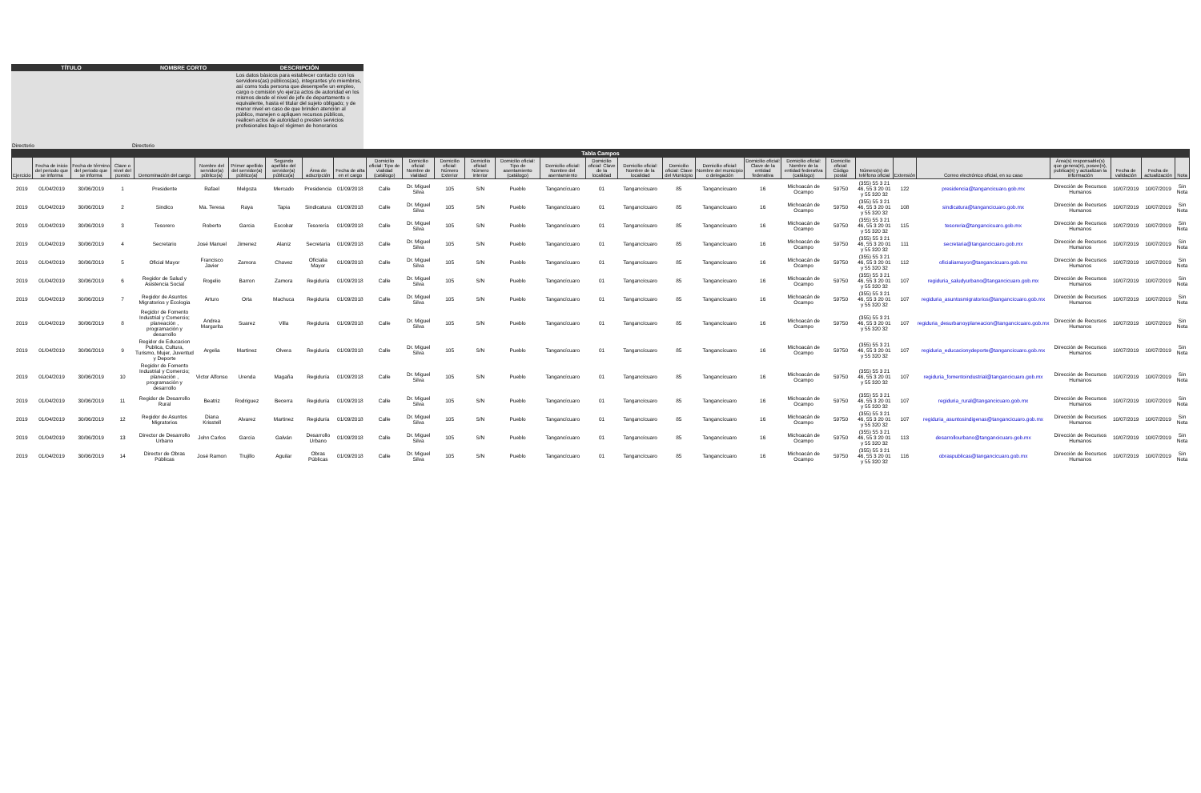| TÍTULO | NOMBRE CORTO | DESCRIPCIÓN |
| --- | --- | --- |
| Directorio | Directorio | Los datos básicos para establecer contacto con los servidores(as) públicos(as), integrantes y/o miembros, así como toda persona que desempeñe un empleo, cargo o comisión y/o ejerza actos de autoridad en los mismos desde el nivel de jefe de departamento o equivalente, hasta el titular del sujeto obligado; y de menor nivel en caso de que brinden atención al público, manejen o apliquen recursos públicos, realicen actos de autoridad o presten servicios profesionales bajo el régimen de honorarios |
| Tabla Campos | | | | | | | | | | | | | | | | | | | | | | | | | | | | | |
| --- | --- | --- | --- | --- | --- | --- | --- | --- | --- | --- | --- | --- | --- | --- | --- | --- | --- | --- | --- | --- | --- | --- | --- | --- | --- | --- | --- | --- | --- |
| Ejercicio | Fecha de inicio del periodo que se informa | Fecha de término del periodo que se informa | Clave o nivel del puesto | Denominación del cargo | Nombre del servidor(a) público(a) | Primer apellido del servidor(a) público(a) | Segundo apellido del servidor(a) público(a) | Área de adscripción | Fecha de alta en el cargo | Domicilio oficial: Tipo de vialidad (catálogo) | Domicilio oficial: Nombre de vialidad | Domicilio oficial: Número Exterior | Domicilio oficial: Número interior | Domicilio oficial: Tipo de asentamiento (catálogo) | Domicilio oficial: Nombre del asentamiento | Domicilio oficial: Clave de la localidad | Domicilio oficial: Nombre de la localidad | Domicilio oficial: Clave del Municipio | Domicilio oficial: Nombre del municipio o delegación | Domicilio oficial: Clave de la entidad federativa | Domicilio oficial: Nombre de la entidad federativa (catálogo) | Domicilio oficial: Código postal | Número(s) de teléfono oficial | Extensión | Correo electrónico oficial, en su caso | Área(s) responsable(s) que genera(n), posee(n), publica(n) y actualizan la información | Fecha de validación | Fecha de actualización | Nota |
| 2019 | 01/04/2019 | 30/06/2019 | 1 | Presidente | Rafael | Melgoza | Mercado | Presidencia | 01/09/2018 | Calle | Dr. Miguel Silva | 105 | S/N | Pueblo | Tangancícuaro | 01 | Tangancícuaro | 85 | Tangancícuaro | 16 | Michoacán de Ocampo | 59750 | (355) 55 3 21 46, 55 3 20 01 y 55 320 32 | 122 | presidencia@tangancicuaro.gob.mx | Dirección de Recursos Humanos | 10/07/2019 | 10/07/2019 | Sin Nota |
| 2019 | 01/04/2019 | 30/06/2019 | 2 | Sindico | Ma. Teresa | Raya | Tapia | Sindicatura | 01/09/2018 | Calle | Dr. Miguel Silva | 105 | S/N | Pueblo | Tangancícuaro | 01 | Tangancícuaro | 85 | Tangancícuaro | 16 | Michoacán de Ocampo | 59750 | (355) 55 3 21 46, 55 3 20 01 y 55 320 32 | 108 | sindicatura@tangancicuaro.gob.mx | Dirección de Recursos Humanos | 10/07/2019 | 10/07/2019 | Sin Nota |
| 2019 | 01/04/2019 | 30/06/2019 | 3 | Tesorero | Roberto | Garcia | Escobar | Tesorería | 01/09/2018 | Calle | Dr. Miguel Silva | 105 | S/N | Pueblo | Tangancícuaro | 01 | Tangancícuaro | 85 | Tangancícuaro | 16 | Michoacán de Ocampo | 59750 | (355) 55 3 21 46, 55 3 20 01 y 55 320 32 | 115 | tesoreria@tangancicuaro.gob.mx | Dirección de Recursos Humanos | 10/07/2019 | 10/07/2019 | Sin Nota |
| 2019 | 01/04/2019 | 30/06/2019 | 4 | Secretario | José Manuel | Jimenez | Alaniz | Secretaría | 01/09/2018 | Calle | Dr. Miguel Silva | 105 | S/N | Pueblo | Tangancícuaro | 01 | Tangancícuaro | 85 | Tangancícuaro | 16 | Michoacán de Ocampo | 59750 | (355) 55 3 21 46, 55 3 20 01 y 55 320 32 | 111 | secretaria@tangancicuaro.gob.mx | Dirección de Recursos Humanos | 10/07/2019 | 10/07/2019 | Sin Nota |
| 2019 | 01/04/2019 | 30/06/2019 | 5 | Oficial Mayor | Francisco Javier | Zamora | Chavez | Oficialia Mayor | 01/09/2018 | Calle | Dr. Miguel Silva | 105 | S/N | Pueblo | Tangancícuaro | 01 | Tangancícuaro | 85 | Tangancícuaro | 16 | Michoacán de Ocampo | 59750 | (355) 55 3 21 46, 55 3 20 01 y 55 320 32 | 112 | oficialiamayor@tangancicuaro.gob.mx | Dirección de Recursos Humanos | 10/07/2019 | 10/07/2019 | Sin Nota |
| 2019 | 01/04/2019 | 30/06/2019 | 6 | Regidor de Salud y Asistencia Social | Rogelio | Barron | Zamora | Regiduría | 01/09/2018 | Calle | Dr. Miguel Silva | 105 | S/N | Pueblo | Tangancícuaro | 01 | Tangancícuaro | 85 | Tangancícuaro | 16 | Michoacán de Ocampo | 59750 | (355) 55 3 21 46, 55 3 20 01 y 55 320 32 | 107 | regiduria_saludyurbano@tangancicuaro.gob.mx | Dirección de Recursos Humanos | 10/07/2019 | 10/07/2019 | Sin Nota |
| 2019 | 01/04/2019 | 30/06/2019 | 7 | Regidor de Asuntos Migratorios y Ecologia | Arturo | Orta | Machuca | Regiduría | 01/09/2018 | Calle | Dr. Miguel Silva | 105 | S/N | Pueblo | Tangancícuaro | 01 | Tangancícuaro | 85 | Tangancícuaro | 16 | Michoacán de Ocampo | 59750 | (355) 55 3 21 46, 55 3 20 01 y 55 320 32 | 107 | regiduria_asuntosmigratorios@tangancicuaro.gob.mx | Dirección de Recursos Humanos | 10/07/2019 | 10/07/2019 | Sin Nota |
| 2019 | 01/04/2019 | 30/06/2019 | 8 | Regidor de Fomento Industrial y Comercio; planeación , programación y desarrollo | Andrea Margarita | Suarez | Villa | Regiduría | 01/09/2018 | Calle | Dr. Miguel Silva | 105 | S/N | Pueblo | Tangancícuaro | 01 | Tangancícuaro | 85 | Tangancícuaro | 16 | Michoacán de Ocampo | 59750 | (355) 55 3 21 46, 55 3 20 01 y 55 320 32 | 107 | regiduria_desurbanoyplaneacion@tangancicuaro.gob.mx | Dirección de Recursos Humanos | 10/07/2019 | 10/07/2019 | Sin Nota |
| 2019 | 01/04/2019 | 30/06/2019 | 9 | Regidor de Educacion Publica, Cultura, Turismo, Mujer, Juventud y Deporte | Argelia | Martinez | Olvera | Regiduría | 01/09/2018 | Calle | Dr. Miguel Silva | 105 | S/N | Pueblo | Tangancícuaro | 01 | Tangancícuaro | 85 | Tangancícuaro | 16 | Michoacán de Ocampo | 59750 | (355) 55 3 21 46, 55 3 20 01 y 55 320 32 | 107 | regiduria_educacionydeporte@tangancicuaro.gob.mx | Dirección de Recursos Humanos | 10/07/2019 | 10/07/2019 | Sin Nota |
| 2019 | 01/04/2019 | 30/06/2019 | 10 | Regidor de Fomento Industrial y Comercio; planeación , programación y desarrollo | Victor Alfonso | Urenda | Magaña | Regiduría | 01/09/2018 | Calle | Dr. Miguel Silva | 105 | S/N | Pueblo | Tangancícuaro | 01 | Tangancícuaro | 85 | Tangancícuaro | 16 | Michoacán de Ocampo | 59750 | (355) 55 3 21 46, 55 3 20 01 y 55 320 32 | 107 | regiduria_fomentoindustrial@tangancicuaro.gob.mx | Dirección de Recursos Humanos | 10/07/2019 | 10/07/2019 | Sin Nota |
| 2019 | 01/04/2019 | 30/06/2019 | 11 | Regidor de Desarrollo Rural | Beatriz | Rodriguez | Becerra | Regiduría | 01/09/2018 | Calle | Dr. Miguel Silva | 105 | S/N | Pueblo | Tangancícuaro | 01 | Tangancícuaro | 85 | Tangancícuaro | 16 | Michoacán de Ocampo | 59750 | (355) 55 3 21 46, 55 3 20 01 y 55 320 32 | 107 | regiduria_rural@tangancicuaro.gob.mx | Dirección de Recursos Humanos | 10/07/2019 | 10/07/2019 | Sin Nota |
| 2019 | 01/04/2019 | 30/06/2019 | 12 | Regidor de Asuntos Migratorios | Diana Krisstell | Alvarez | Martinez | Regiduría | 01/09/2018 | Calle | Dr. Miguel Silva | 105 | S/N | Pueblo | Tangancícuaro | 01 | Tangancícuaro | 85 | Tangancícuaro | 16 | Michoacán de Ocampo | 59750 | (355) 55 3 21 46, 55 3 20 01 y 55 320 32 | 107 | regiduria_asuntosindigenas@tangancicuaro.gob.mx | Dirección de Recursos Humanos | 10/07/2019 | 10/07/2019 | Sin Nota |
| 2019 | 01/04/2019 | 30/06/2019 | 13 | Director de Desarrollo Urbano | John Carlos | García | Galván | Desarrollo Urbano | 01/09/2018 | Calle | Dr. Miguel Silva | 105 | S/N | Pueblo | Tangancícuaro | 01 | Tangancícuaro | 85 | Tangancícuaro | 16 | Michoacán de Ocampo | 59750 | (355) 55 3 21 46, 55 3 20 01 y 55 320 32 | 113 | desarrollourbano@tangancicuaro.gob.mx | Dirección de Recursos Humanos | 10/07/2019 | 10/07/2019 | Sin Nota |
| 2019 | 01/04/2019 | 30/06/2019 | 14 | Director de Obras Públicas | José Ramon | Trujillo | Aguilar | Obras Públicas | 01/09/2018 | Calle | Dr. Miguel Silva | 105 | S/N | Pueblo | Tangancícuaro | 01 | Tangancícuaro | 85 | Tangancícuaro | 16 | Michoacán de Ocampo | 59750 | (355) 55 3 21 46, 55 3 20 01 y 55 320 32 | 116 | obraspublicas@tangancicuaro.gob.mx | Dirección de Recursos Humanos | 10/07/2019 | 10/07/2019 | Sin Nota |